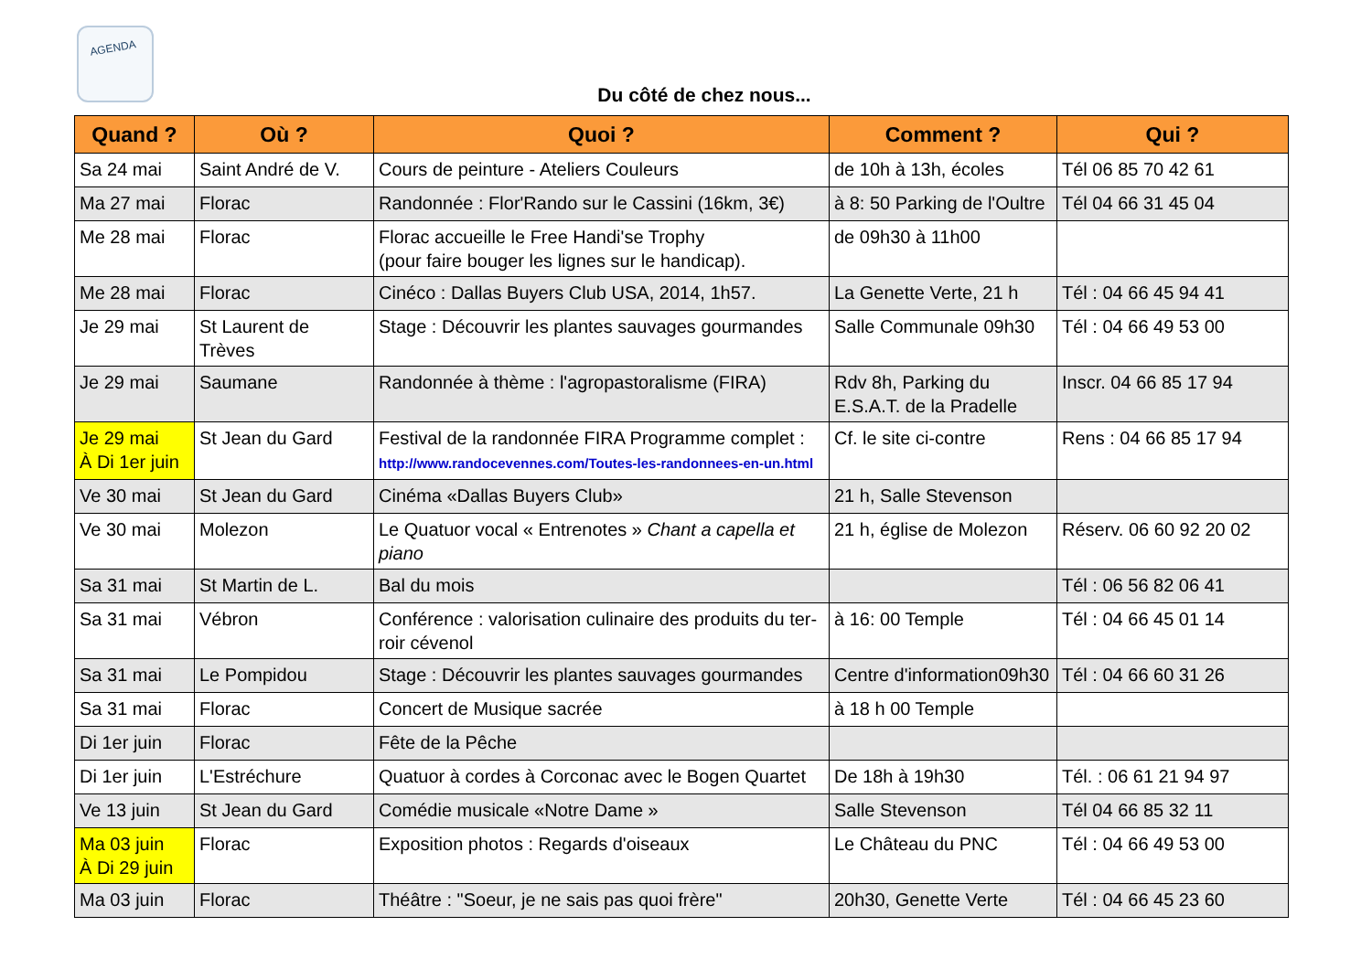AGENDA
Du côté de chez nous...
| Quand ? | Où ? | Quoi ? | Comment ? | Qui ? |
| --- | --- | --- | --- | --- |
| Sa 24 mai | Saint André de V. | Cours de peinture - Ateliers Couleurs | de 10h à 13h, écoles | Tél 06 85 70 42 61 |
| Ma 27 mai | Florac | Randonnée : Flor'Rando sur le Cassini (16km, 3€) | à 8: 50 Parking de l'Oultre | Tél 04 66 31 45 04 |
| Me 28 mai | Florac | Florac accueille le Free Handi'se Trophy (pour faire bouger les lignes sur le handicap). | de 09h30 à 11h00 | |
| Me 28 mai | Florac | Cinéco : Dallas Buyers Club USA, 2014, 1h57. | La Genette Verte, 21 h | Tél : 04 66 45 94 41 |
| Je 29 mai | St Laurent de Trèves | Stage : Découvrir les plantes sauvages gourmandes | Salle Communale 09h30 | Tél : 04 66 49 53 00 |
| Je 29 mai | Saumane | Randonnée à thème : l'agropastoralisme (FIRA) | Rdv 8h, Parking du E.S.A.T. de la Pradelle | Inscr. 04 66 85 17 94 |
| Je 29 mai À Di 1er juin | St Jean du Gard | Festival de la randonnée FIRA Programme complet : http://www.randocevennes.com/Toutes-les-randonnees-en-un.html | Cf. le site ci-contre | Rens : 04 66 85 17 94 |
| Ve 30 mai | St Jean du Gard | Cinéma «Dallas Buyers Club» | 21 h, Salle Stevenson | |
| Ve 30 mai | Molezon | Le Quatuor vocal « Entrenotes » Chant a capella et piano | 21 h, église de Molezon | Réserv. 06 60 92 20 02 |
| Sa 31 mai | St Martin de L. | Bal du mois | | Tél : 06 56 82 06 41 |
| Sa 31 mai | Vébron | Conférence : valorisation culinaire des produits du ter-roir cévenol | à 16: 00 Temple | Tél : 04 66 45 01 14 |
| Sa 31 mai | Le Pompidou | Stage : Découvrir les plantes sauvages gourmandes | Centre d'information09h30 | Tél : 04 66 60 31 26 |
| Sa 31 mai | Florac | Concert de Musique sacrée | à 18 h 00 Temple | |
| Di 1er juin | Florac | Fête de la Pêche | | |
| Di 1er juin | L'Estréchure | Quatuor à cordes à Corconac avec le Bogen Quartet | De 18h à 19h30 | Tél. : 06 61 21 94 97 |
| Ve 13 juin | St Jean du Gard | Comédie musicale «Notre Dame » | Salle Stevenson | Tél 04 66 85 32 11 |
| Ma 03 juin À Di 29 juin | Florac | Exposition photos : Regards d'oiseaux | Le Château du PNC | Tél : 04 66 49 53 00 |
| Ma 03 juin | Florac | Théâtre : "Soeur, je ne sais pas quoi frère" | 20h30, Genette Verte | Tél : 04 66 45 23 60 |